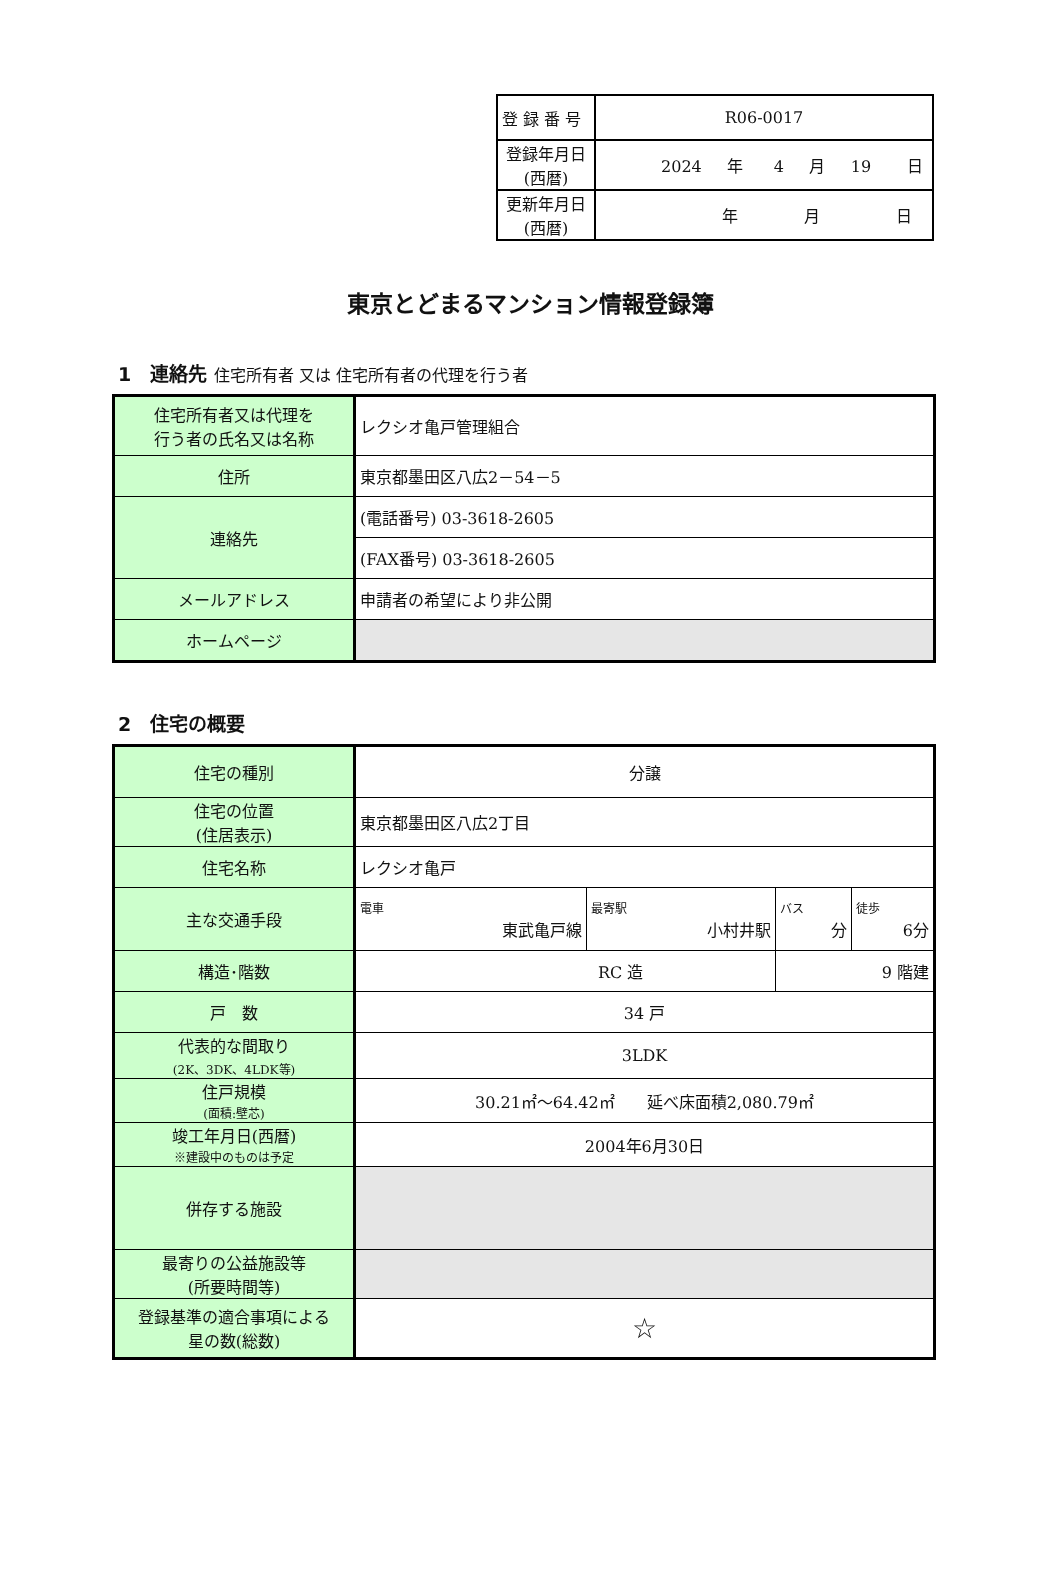| 登 録 番 号 | R06-0017 |
| 登録年月日 (西暦) | 2024 年 4 月 19 日 |
| 更新年月日 (西暦) | 年 月 日 |
東京とどまるマンション情報登録簿
1　連絡先 住宅所有者 又は 住宅所有者の代理を行う者
| 住宅所有者又は代理を 行う者の氏名又は名称 | レクシオ亀戸管理組合 |
| 住所 | 東京都墨田区八広2－54－5 |
| 連絡先 | (電話番号) 03-3618-2605 |
| | (FAX番号) 03-3618-2605 |
| メールアドレス | 申請者の希望により非公開 |
| ホームページ | |
2　住宅の概要
| 住宅の種別 | 分譲 | | | |
| 住宅の位置 (住居表示) | 東京都墨田区八広2丁目 | | | |
| 住宅名称 | レクシオ亀戸 | | | |
| 主な交通手段 | 電車 東武亀戸線 | 最寄駅 小村井駅 | バス 分 | 徒歩 6分 |
| 構造･階数 | RC 造 | | 9 階建 | |
| 戸 数 | 34 戸 | | | |
| 代表的な間取り (2K、3DK、4LDK等) | 3LDK | | | |
| 住戸規模 (面積:壁芯) | 30.21㎡～64.42㎡ 延べ床面積2,080.79㎡ | | | |
| 竣工年月日(西暦) ※建設中のものは予定 | 2004年6月30日 | | | |
| 併存する施設 | | | | |
| 最寄りの公益施設等 (所要時間等) | | | | |
| 登録基準の適合事項による 星の数(総数) | ☆ | | | |